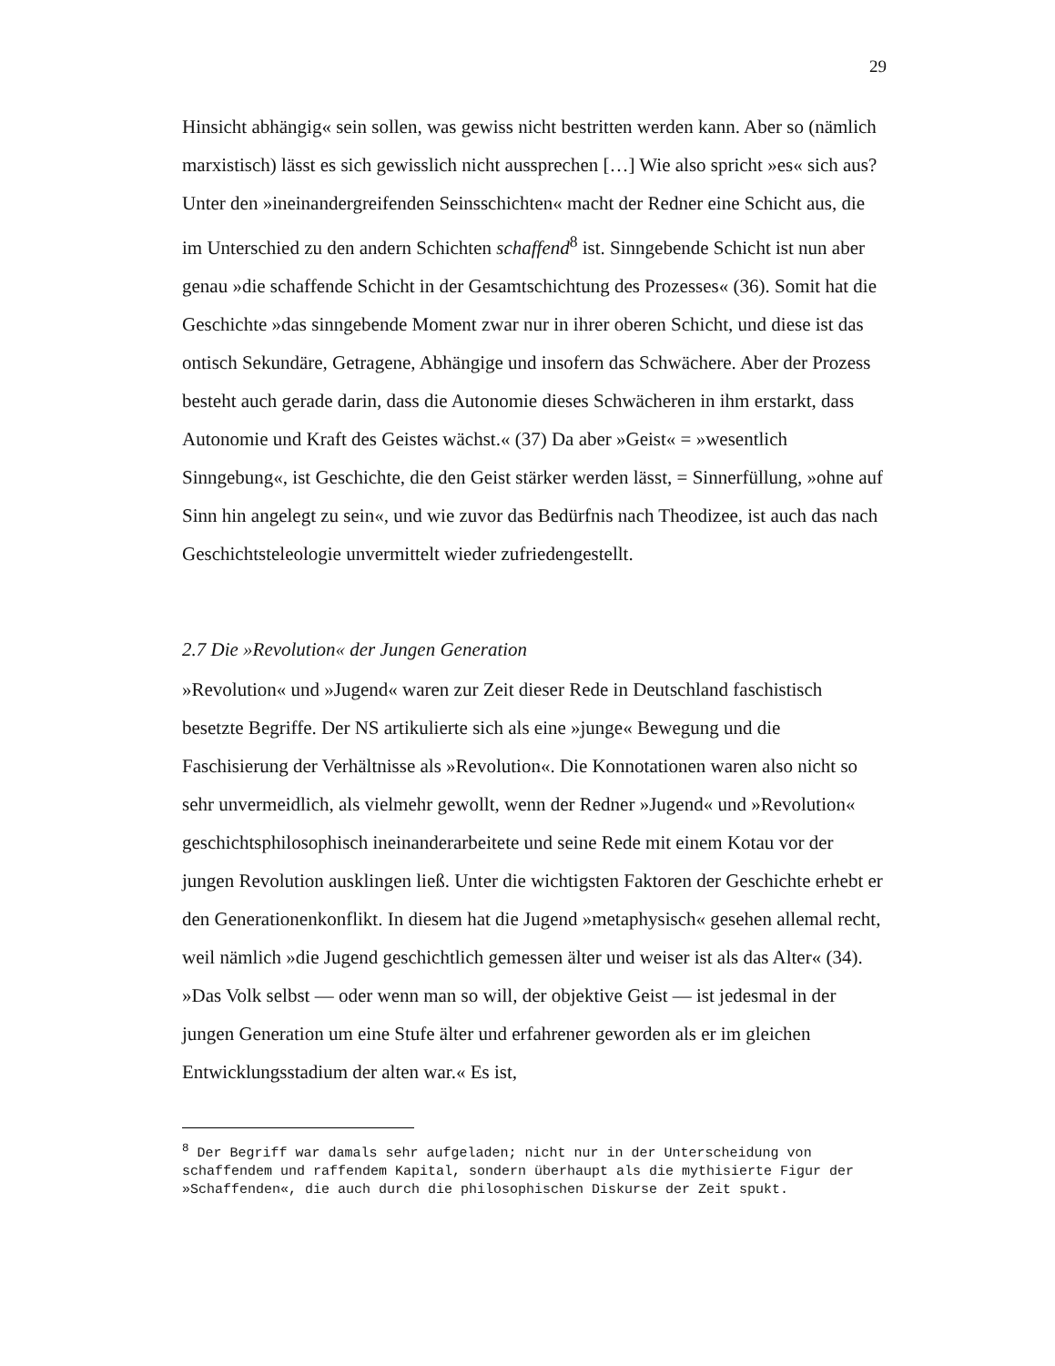29
Hinsicht abhängig« sein sollen, was gewiss nicht bestritten werden kann. Aber so (nämlich marxistisch) lässt es sich gewisslich nicht aussprechen […] Wie also spricht »es« sich aus? Unter den »ineinandergreifenden Seinsschichten« macht der Redner eine Schicht aus, die im Unterschied zu den andern Schichten schaffend<sup>8</sup> ist. Sinngebende Schicht ist nun aber genau »die schaffende Schicht in der Gesamtschichtung des Prozesses« (36). Somit hat die Geschichte »das sinngebende Moment zwar nur in ihrer oberen Schicht, und diese ist das ontisch Sekundäre, Getragene, Abhängige und insofern das Schwächere. Aber der Prozess besteht auch gerade darin, dass die Autonomie dieses Schwächeren in ihm erstarkt, dass Autonomie und Kraft des Geistes wächst.« (37) Da aber »Geist« = »wesentlich Sinngebung«, ist Geschichte, die den Geist stärker werden lässt, = Sinnerfüllung, »ohne auf Sinn hin angelegt zu sein«, und wie zuvor das Bedürfnis nach Theodizee, ist auch das nach Geschichtsteleologie unvermittelt wieder zufriedengestellt.
2.7 Die »Revolution« der Jungen Generation
»Revolution« und »Jugend« waren zur Zeit dieser Rede in Deutschland faschistisch besetzte Begriffe. Der NS artikulierte sich als eine »junge« Bewegung und die Faschisierung der Verhältnisse als »Revolution«. Die Konnotationen waren also nicht so sehr unvermeidlich, als vielmehr gewollt, wenn der Redner »Jugend« und »Revolution« geschichtsphilosophisch ineinanderarbeitete und seine Rede mit einem Kotau vor der jungen Revolution ausklingen ließ. Unter die wichtigsten Faktoren der Geschichte erhebt er den Generationenkonflikt. In diesem hat die Jugend »metaphysisch« gesehen allemal recht, weil nämlich »die Jugend geschichtlich gemessen älter und weiser ist als das Alter« (34). »Das Volk selbst — oder wenn man so will, der objektive Geist — ist jedesmal in der jungen Generation um eine Stufe älter und erfahrener geworden als er im gleichen Entwicklungsstadium der alten war.« Es ist,
<sup>8</sup> Der Begriff war damals sehr aufgeladen; nicht nur in der Unterscheidung von schaffendem und raffendem Kapital, sondern überhaupt als die mythisierte Figur der »Schaffenden«, die auch durch die philosophischen Diskurse der Zeit spukt.